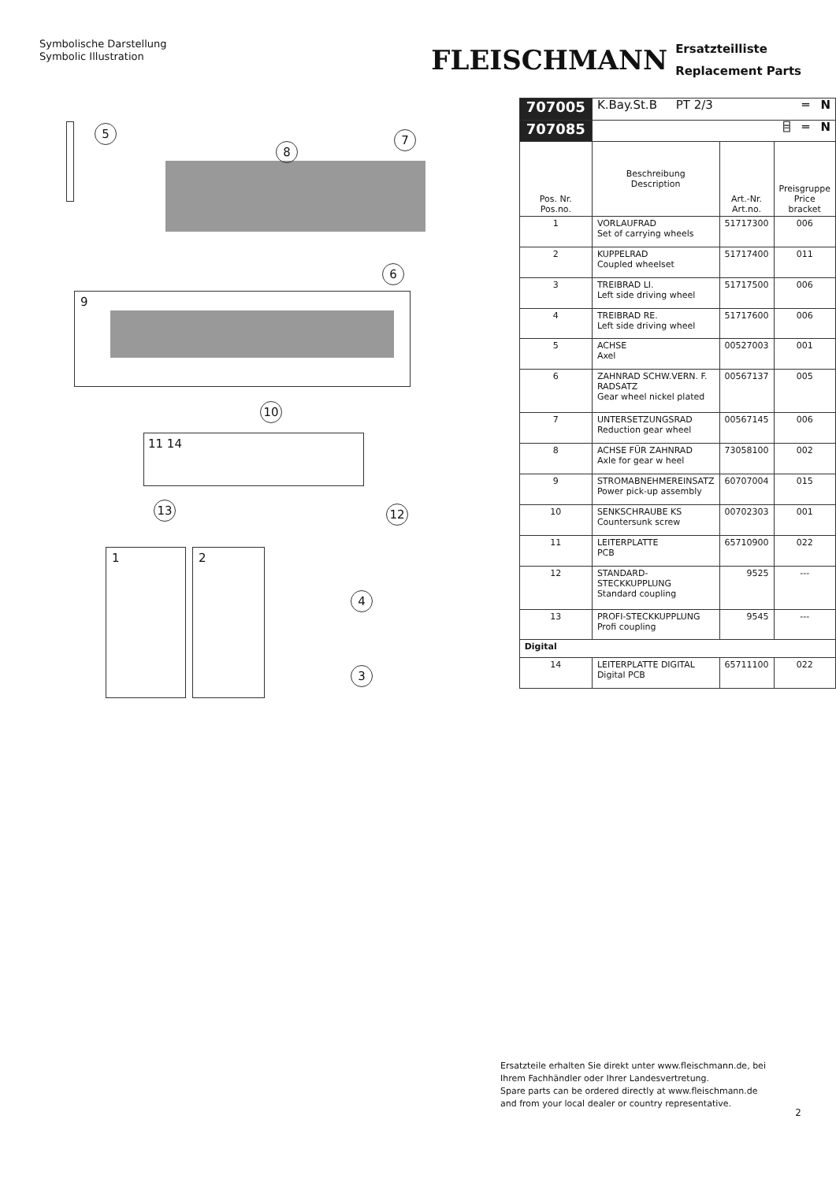Symbolische Darstellung
Symbolic Illustration
FLEISCHMANN
Ersatzteilliste
Replacement Parts
5
8
7
6
9
10
11 14
13 12
1 2
4
3
| 707005 | K.Bay.St.B PT 2/3 ═ N | | |
| 707085 | ⌸ ═ N | | |
| Pos. Nr. Pos.no. | Beschreibung Description | Art.-Nr. Art.no. | Preisgruppe Price bracket |
| 1 | VORLAUFRAD Set of carrying wheels | 51717300 | 006 |
| 2 | KUPPELRAD Coupled wheelset | 51717400 | 011 |
| 3 | TREIBRAD LI. Left side driving wheel | 51717500 | 006 |
| 4 | TREIBRAD RE. Left side driving wheel | 51717600 | 006 |
| 5 | ACHSE Axel | 00527003 | 001 |
| 6 | ZAHNRAD SCHW.VERN. F. RADSATZ Gear wheel nickel plated | 00567137 | 005 |
| 7 | UNTERSETZUNGSRAD Reduction gear wheel | 00567145 | 006 |
| 8 | ACHSE FÜR ZAHNRAD Axle for gear w heel | 73058100 | 002 |
| 9 | STROMABNEHMEREINSATZ Power pick-up assembly | 60707004 | 015 |
| 10 | SENKSCHRAUBE KS Countersunk screw | 00702303 | 001 |
| 11 | LEITERPLATTE PCB | 65710900 | 022 |
| 12 | STANDARD-STECKKUPPLUNG Standard coupling | 9525 | --- |
| 13 | PROFI-STECKKUPPLUNG Profi coupling | 9545 | --- |
| Digital | | | |
| 14 | LEITERPLATTE DIGITAL Digital PCB | 65711100 | 022 |
Ersatzteile erhalten Sie direkt unter www.fleischmann.de, bei Ihrem Fachhändler oder Ihrer Landesvertretung.
Spare parts can be ordered directly at www.fleischmann.de and from your local dealer or country representative.
2